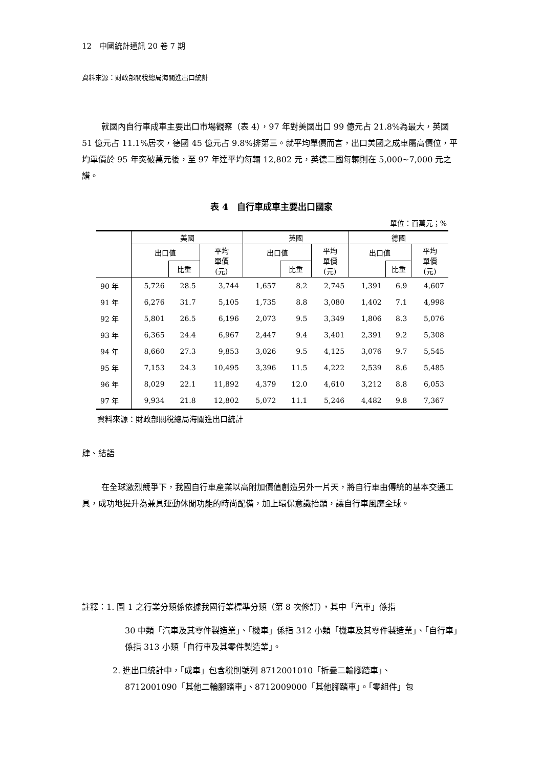12　中國統計通訊 20 卷 7 期
資料來源：財政部關稅總局海關進出口統計
就國內自行車成車主要出口市場觀察（表 4），97 年對美國出口 99 億元占 21.8%為最大，英國 51 億元占 11.1%居次，德國 45 億元占 9.8%排第三。就平均單價而言，出口美國之成車屬高價位，平均單價於 95 年突破萬元後，至 97 年達平均每輛 12,802 元，英德二國每輛則在 5,000~7,000 元之譜。
表 4　自行車成車主要出口國家
單位：百萬元；%
| | 美國 | | | 英國 | | | 德國 | | |
| --- | --- | --- | --- | --- | --- | --- | --- | --- | --- |
| | 出口值 | | 平均 單價 (元) | 出口值 | | 平均 單價 (元) | 出口值 | | 平均 單價 (元) |
| | | 比重 | | | 比重 | | | 比重 | |
| 90 年 | 5,726 | 28.5 | 3,744 | 1,657 | 8.2 | 2,745 | 1,391 | 6.9 | 4,607 |
| 91 年 | 6,276 | 31.7 | 5,105 | 1,735 | 8.8 | 3,080 | 1,402 | 7.1 | 4,998 |
| 92 年 | 5,801 | 26.5 | 6,196 | 2,073 | 9.5 | 3,349 | 1,806 | 8.3 | 5,076 |
| 93 年 | 6,365 | 24.4 | 6,967 | 2,447 | 9.4 | 3,401 | 2,391 | 9.2 | 5,308 |
| 94 年 | 8,660 | 27.3 | 9,853 | 3,026 | 9.5 | 4,125 | 3,076 | 9.7 | 5,545 |
| 95 年 | 7,153 | 24.3 | 10,495 | 3,396 | 11.5 | 4,222 | 2,539 | 8.6 | 5,485 |
| 96 年 | 8,029 | 22.1 | 11,892 | 4,379 | 12.0 | 4,610 | 3,212 | 8.8 | 6,053 |
| 97 年 | 9,934 | 21.8 | 12,802 | 5,072 | 11.1 | 5,246 | 4,482 | 9.8 | 7,367 |
資料來源：財政部關稅總局海關進出口統計
肆、結語
在全球激烈競爭下，我國自行車產業以高附加價值創造另外一片天，將自行車由傳統的基本交通工具，成功地提升為兼具運動休閒功能的時尚配備，加上環保意識抬頭，讓自行車風靡全球。
註釋：1. 圖 1 之行業分類係依據我國行業標準分類（第 8 次修訂），其中「汽車」係指
30 中類「汽車及其零件製造業」、「機車」係指 312 小類「機車及其零件製造業」、「自行車」係指 313 小類「自行車及其零件製造業」。
2. 進出口統計中，「成車」包含稅則號列 8712001010「折疊二輪腳踏車」、
8712001090「其他二輪腳踏車」、8712009000「其他腳踏車」。「零組件」包